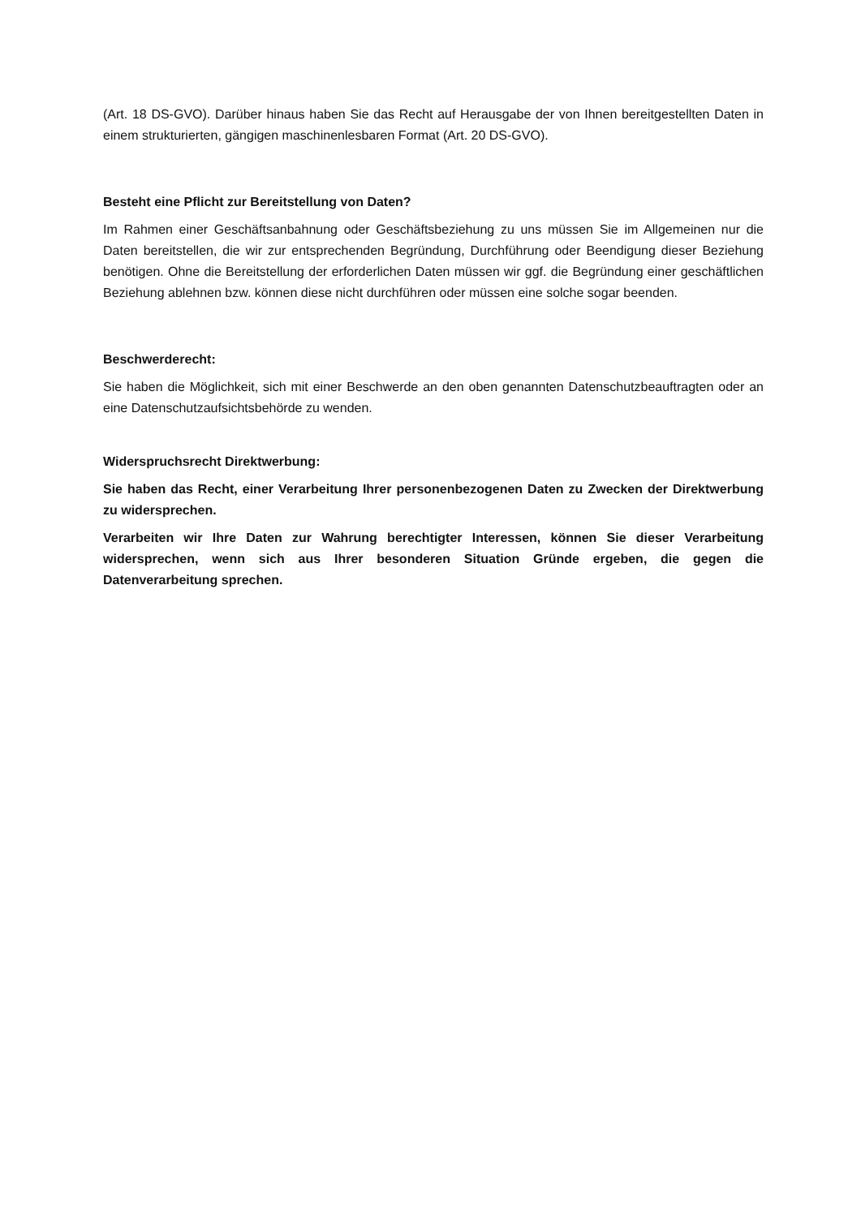(Art. 18 DS-GVO). Darüber hinaus haben Sie das Recht auf Herausgabe der von Ihnen bereitgestellten Daten in einem strukturierten, gängigen maschinenlesbaren Format (Art. 20 DS-GVO).
Besteht eine Pflicht zur Bereitstellung von Daten?
Im Rahmen einer Geschäftsanbahnung oder Geschäftsbeziehung zu uns müssen Sie im Allgemeinen nur die Daten bereitstellen, die wir zur entsprechenden Begründung, Durchführung oder Beendigung dieser Beziehung benötigen. Ohne die Bereitstellung der erforderlichen Daten müssen wir ggf. die Begründung einer geschäftlichen Beziehung ablehnen bzw. können diese nicht durchführen oder müssen eine solche sogar beenden.
Beschwerderecht:
Sie haben die Möglichkeit, sich mit einer Beschwerde an den oben genannten Datenschutzbeauftragten oder an eine Datenschutzaufsichtsbehörde zu wenden.
Widerspruchsrecht Direktwerbung:
Sie haben das Recht, einer Verarbeitung Ihrer personenbezogenen Daten zu Zwecken der Direktwerbung zu widersprechen.
Verarbeiten wir Ihre Daten zur Wahrung berechtigter Interessen, können Sie dieser Verarbeitung widersprechen, wenn sich aus Ihrer besonderen Situation Gründe ergeben, die gegen die Datenverarbeitung sprechen.